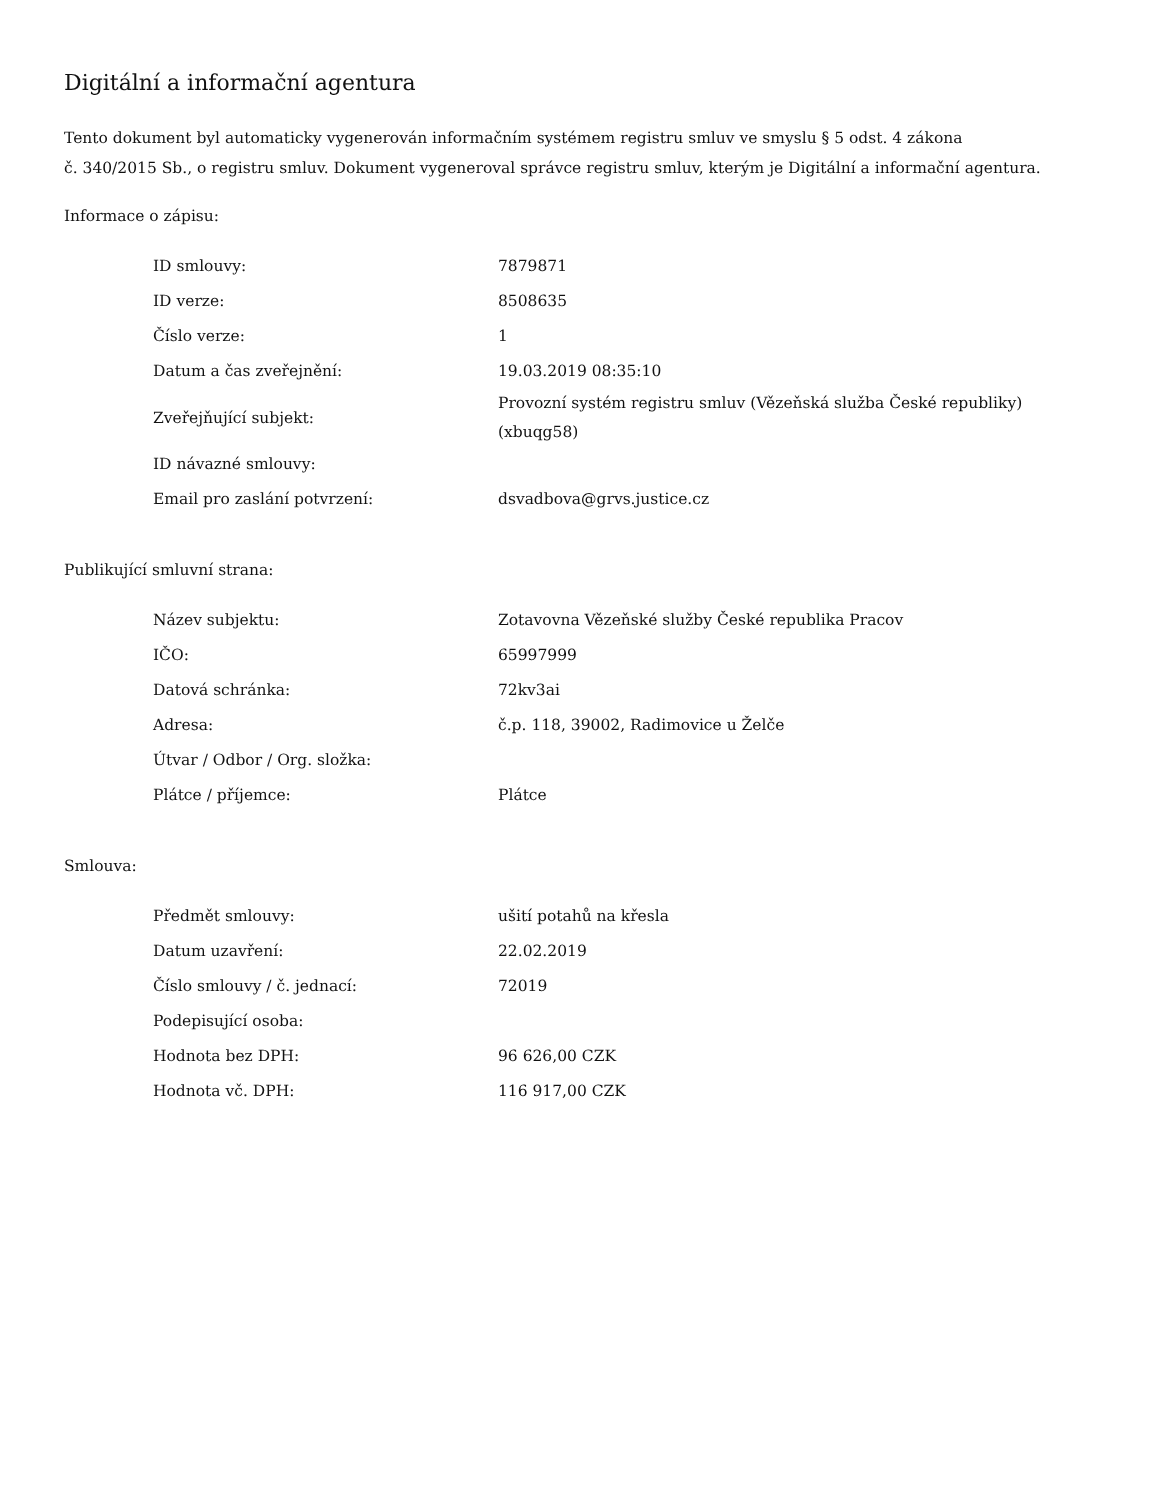Digitální a informační agentura
Tento dokument byl automaticky vygenerován informačním systémem registru smluv ve smyslu § 5 odst. 4 zákona
č. 340/2015 Sb., o registru smluv. Dokument vygeneroval správce registru smluv, kterým je Digitální a informační agentura.
Informace o zápisu:
| ID smlouvy: | 7879871 |
| ID verze: | 8508635 |
| Číslo verze: | 1 |
| Datum a čas zveřejnění: | 19.03.2019 08:35:10 |
| Zveřejňující subjekt: | Provozní systém registru smluv (Vězeňská služba České republiky) (xbuqg58) |
| ID návazné smlouvy: | |
| Email pro zaslání potvrzení: | dsvadbova@grvs.justice.cz |
Publikující smluvní strana:
| Název subjektu: | Zotavovna Vězeňské služby České republika Pracov |
| IČO: | 65997999 |
| Datová schránka: | 72kv3ai |
| Adresa: | č.p. 118, 39002, Radimovice u Želče |
| Útvar / Odbor / Org. složka: | |
| Plátce / příjemce: | Plátce |
Smlouva:
| Předmět smlouvy: | ušití potahů na křesla |
| Datum uzavření: | 22.02.2019 |
| Číslo smlouvy / č. jednací: | 72019 |
| Podepisující osoba: | |
| Hodnota bez DPH: | 96 626,00 CZK |
| Hodnota vč. DPH: | 116 917,00 CZK |